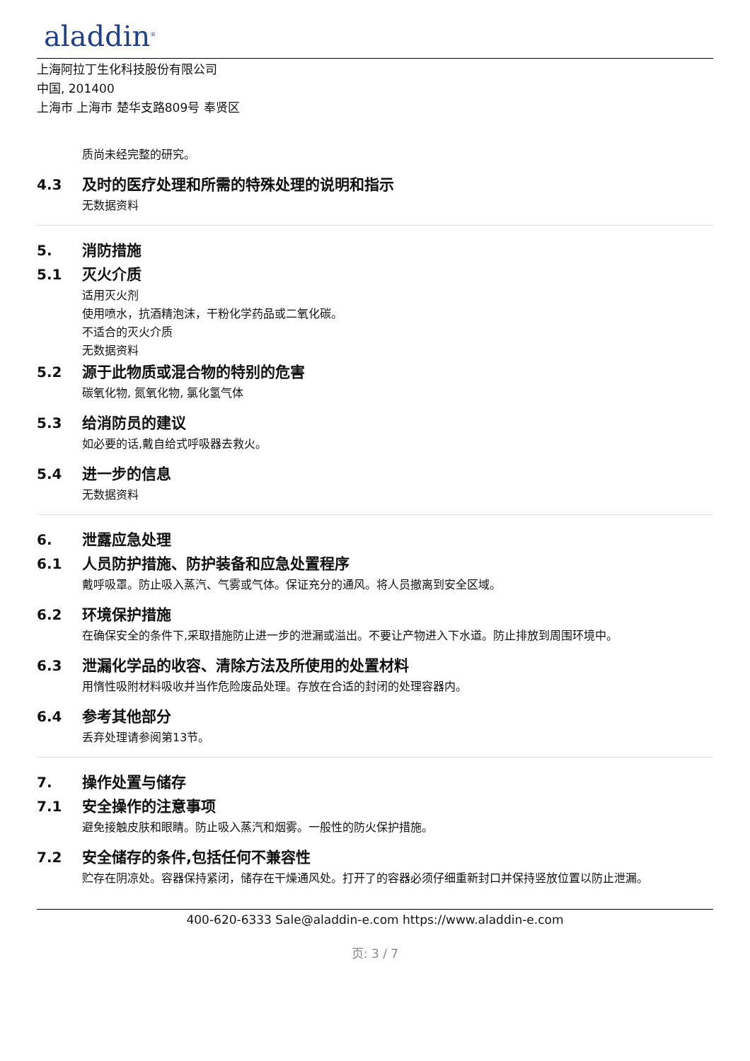aladdin<sup>®</sup>
上海阿拉丁生化科技股份有限公司
中国, 201400
上海市 上海市 楚华支路809号 奉贤区
质尚未经完整的研究。
4.3
及时的医疗处理和所需的特殊处理的说明和指示
无数据资料
5.
消防措施
5.1
灭火介质
适用灭火剂
使用喷水，抗酒精泡沫，干粉化学药品或二氧化碳。
不适合的灭火介质
无数据资料
5.2
源于此物质或混合物的特别的危害
碳氧化物, 氮氧化物, 氯化氢气体
5.3
给消防员的建议
如必要的话,戴自给式呼吸器去救火。
5.4
进一步的信息
无数据资料
6.
泄露应急处理
6.1
人员防护措施、防护装备和应急处置程序
戴呼吸罩。防止吸入蒸汽、气雾或气体。保证充分的通风。将人员撤离到安全区域。
6.2
环境保护措施
在确保安全的条件下,采取措施防止进一步的泄漏或溢出。不要让产物进入下水道。防止排放到周围环境中。
6.3
泄漏化学品的收容、清除方法及所使用的处置材料
用惰性吸附材料吸收并当作危险废品处理。存放在合适的封闭的处理容器内。
6.4
参考其他部分
丢弃处理请参阅第13节。
7.
操作处置与储存
7.1
安全操作的注意事项
避免接触皮肤和眼睛。防止吸入蒸汽和烟雾。一般性的防火保护措施。
7.2
安全储存的条件,包括任何不兼容性
贮存在阴凉处。容器保持紧闭，储存在干燥通风处。打开了的容器必须仔细重新封口并保持竖放位置以防止泄漏。
400-620-6333 Sale@aladdin-e.com https://www.aladdin-e.com
页: 3 / 7